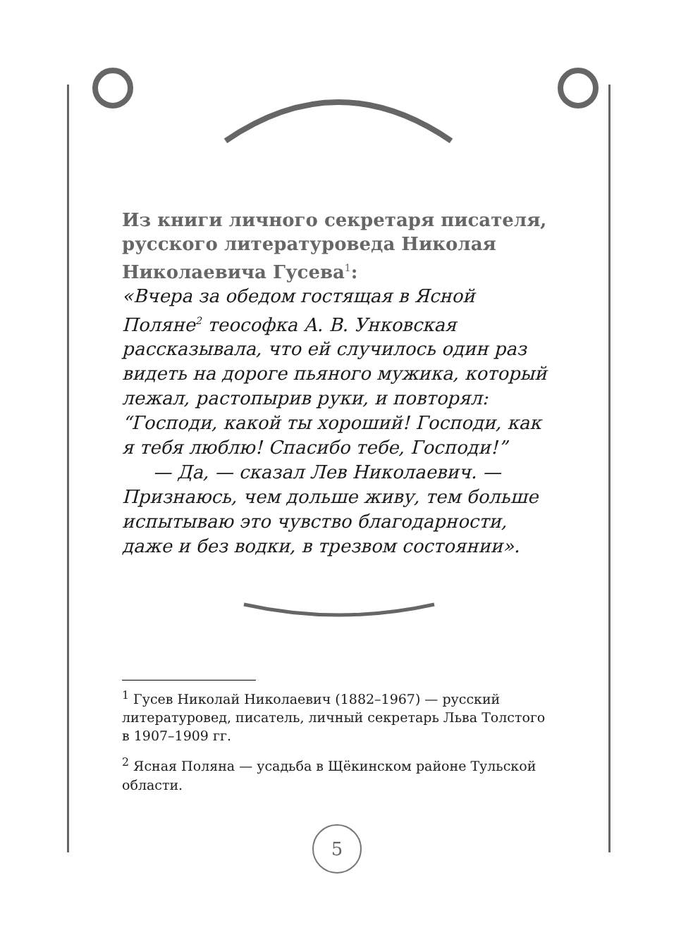Из книги личного секретаря писателя, русского литературоведа Николая Николаевича Гусева<sup>1</sup>:
«Вчера за обедом гостящая в Ясной Поляне<sup>2</sup> теософка А. В. Унковская рассказывала, что ей случилось один раз видеть на дороге пьяного мужика, который лежал, растопырив руки, и повторял: “Господи, какой ты хороший! Господи, как я тебя люблю! Спасибо тебе, Господи!”
— Да, — сказал Лев Николаевич. — Признаюсь, чем дольше живу, тем больше испытываю это чувство благодарности, даже и без водки, в трезвом состоянии».
<sup>1</sup> Гусев Николай Николаевич (1882–1967) — русский литературовед, писатель, личный секретарь Льва Толстого в 1907–1909 гг.
<sup>2</sup> Ясная Поляна — усадьба в Щёкинском районе Тульской области.
5